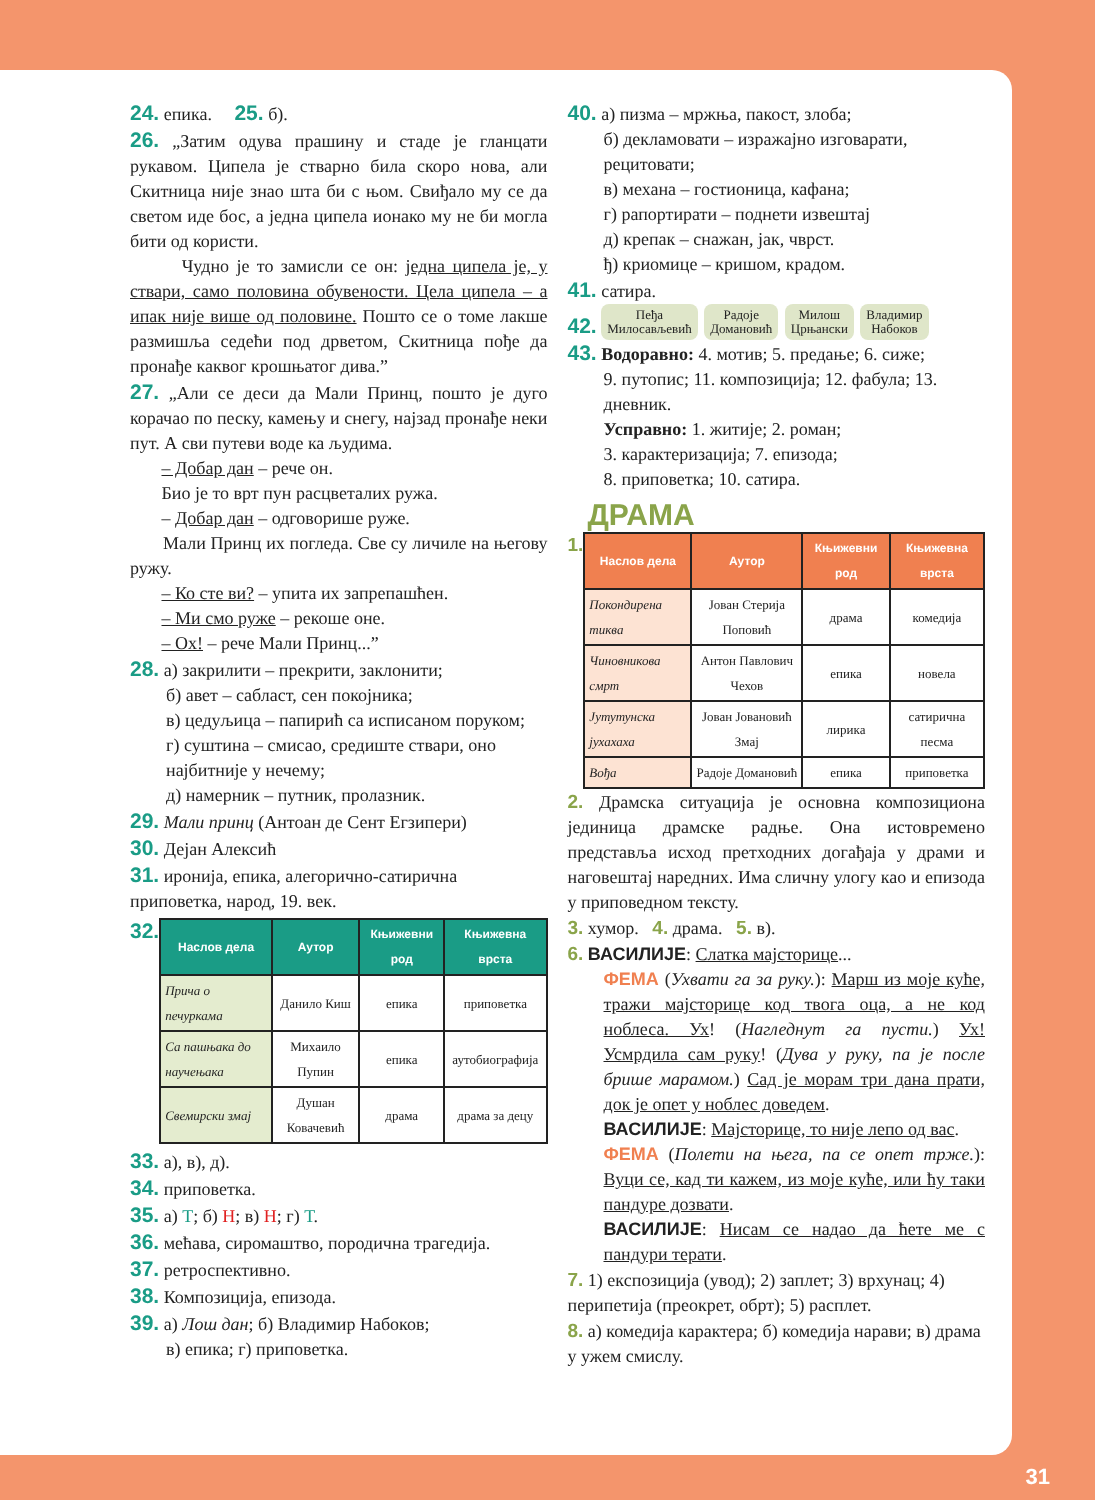24. епика. 25. б).
26. „Затим одува прашину и стаде је гланцати рукавом. Ципела је стварно била скоро нова, али Скитница није знао шта би с њом. Свиђало му се да светом иде бос, а једна ципела ионако му не би могла бити од користи.
Чудно је то замисли се он: једна ципела је, у ствари, само половина обувености. Цела ципела – а ипак није више од половине. Пошто се о томе лакше размишља седећи под дрветом, Скитница пође да пронађе каквог крошњатог дива.”
27. „Али се деси да Мали Принц, пошто је дуго корачао по песку, камењу и снегу, најзад пронађе неки пут. А сви путеви воде ка људима.
– Добар дан – рече он.
Био је то врт пун расцветалих ружа.
– Добар дан – одговорише руже.
Мали Принц их погледа. Све су личиле на његову ружу.
– Ко сте ви? – упита их запрепашћен.
– Ми смо руже – рекоше оне.
– Ох! – рече Мали Принц...”
28. а) закрилити – прекрити, заклонити;
б) авет – сабласт, сен покојника;
в) цедуљица – папирић са исписаном поруком;
г) суштина – смисао, средиште ствари, оно најбитније у нечему;
д) намерник – путник, пролазник.
29. Мали принц (Антоан де Сент Егзипери)
30. Дејан Алексић
31. иронија, епика, алегорично-сатирична приповетка, народ, 19. век.
32.
| Наслов дела | Аутор | Књижевни род | Књижевна врста |
| --- | --- | --- | --- |
| Прича о печуркама | Данило Киш | епика | приповетка |
| Са пашњака до научењака | Михаило Пупин | епика | аутобиографија |
| Свемирски змај | Душан Ковачевић | драма | драма за децу |
33. а), в), д).
34. приповетка.
35. а) Т; б) Н; в) Н; г) Т.
36. мећава, сиромаштво, породична трагедија.
37. ретроспективно.
38. Композиција, епизода.
39. а) Лош дан; б) Владимир Набоков;
в) епика; г) приповетка.
40. а) пизма – мржња, пакост, злоба;
б) декламовати – изражајно изговарати, рецитовати;
в) механа – гостионица, кафана;
г) рапортирати – поднети извештај
д) крепак – снажан, јак, чврст.
ђ) криомице – кришом, крадом.
41. сатира.
42. Пеђа
Милосављевић Радоје
Домановић Милош
Црњански Владимир
Набоков
43. Водоравно: 4. мотив; 5. предање; 6. сиже;
9. путопис; 11. композиција; 12. фабула; 13. дневник.
Усправно: 1. житије; 2. роман;
3. карактеризација; 7. епизода;
8. приповетка; 10. сатира.
ДРАМА
1.
| Наслов дела | Аутор | Књижевни род | Књижевна врста |
| --- | --- | --- | --- |
| Покондирена тиква | Јован Стерија Поповић | драма | комедија |
| Чиновникова смрт | Антон Павлович Чехов | епика | новела |
| Јутутунска јухахаха | Јован Јовановић Змај | лирика | сатирична песма |
| Вођа | Радоје Домановић | епика | приповетка |
2. Драмска ситуација је основна композициона јединица драмске радње. Она истовремено представља исход претходних догађаја у драми и наговештај наредних. Има сличну улогу као и епизода у приповедном тексту.
3. хумор. 4. драма. 5. в).
6. ВАСИЛИЈЕ: Слатка мајсторице...
ФЕМА (Ухвати га за руку.): Марш из моје куће, тражи мајсторице код твога оца, а не код ноблеса. Ух! (Нагледнут га пусти.) Ух! Усмрдила сам руку! (Дува у руку, па је после брише марамом.) Сад је морам три дана прати, док је опет у ноблес доведем.
ВАСИЛИЈЕ: Мајсторице, то није лепо од вас.
ФЕМА (Полети на њега, па се опет трже.): Вуци се, кад ти кажем, из моје куће, или ћу таки пандуре дозвати.
ВАСИЛИЈЕ: Нисам се надао да ћете ме с пандури терати.
7. 1) експозиција (увод); 2) заплет; 3) врхунац; 4) перипетија (преокрет, обрт); 5) расплет.
8. а) комедија карактера; б) комедија нарави; в) драма у ужем смислу.
31